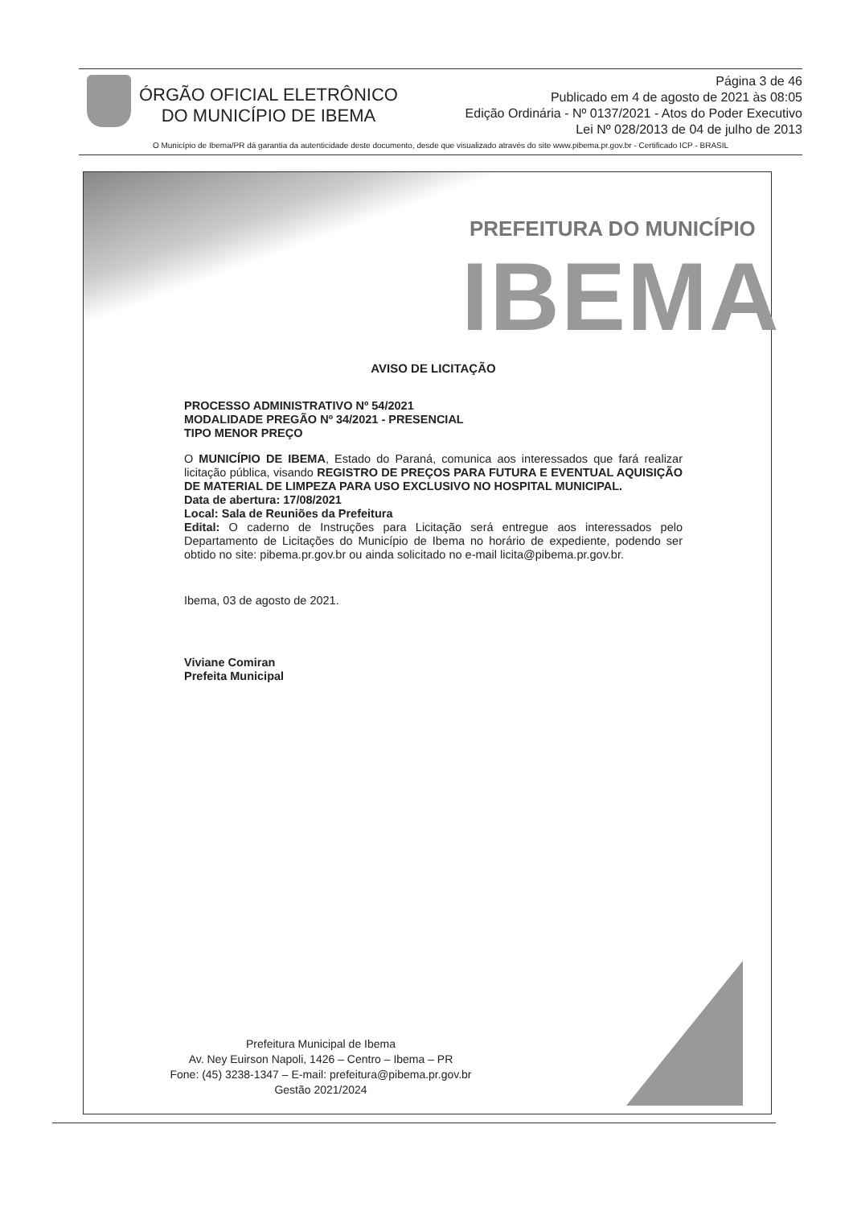ÓRGÃO OFICIAL ELETRÔNICO
DO MUNICÍPIO DE IBEMA
Página 3 de 46
Publicado em 4 de agosto de 2021 às 08:05
Edição Ordinária - Nº 0137/2021 - Atos do Poder Executivo
Lei Nº 028/2013 de 04 de julho de 2013
O Município de Ibema/PR dá garantia da autenticidade deste documento, desde que visualizado através do site www.pibema.pr.gov.br - Certificado ICP - BRASIL
PREFEITURA DO MUNICÍPIO
IBEMA
AVISO DE LICITAÇÃO
PROCESSO ADMINISTRATIVO Nº 54/2021
MODALIDADE PREGÃO Nº 34/2021 - PRESENCIAL
TIPO MENOR PREÇO
O MUNICÍPIO DE IBEMA, Estado do Paraná, comunica aos interessados que fará realizar licitação pública, visando REGISTRO DE PREÇOS PARA FUTURA E EVENTUAL AQUISIÇÃO DE MATERIAL DE LIMPEZA PARA USO EXCLUSIVO NO HOSPITAL MUNICIPAL.
Data de abertura: 17/08/2021
Local: Sala de Reuniões da Prefeitura
Edital: O caderno de Instruções para Licitação será entregue aos interessados pelo Departamento de Licitações do Município de Ibema no horário de expediente, podendo ser obtido no site: pibema.pr.gov.br ou ainda solicitado no e-mail licita@pibema.pr.gov.br.
Ibema, 03 de agosto de 2021.
Viviane Comiran
Prefeita Municipal
Prefeitura Municipal de Ibema
Av. Ney Euirson Napoli, 1426 – Centro – Ibema – PR
Fone: (45) 3238-1347 – E-mail: prefeitura@pibema.pr.gov.br
Gestão 2021/2024